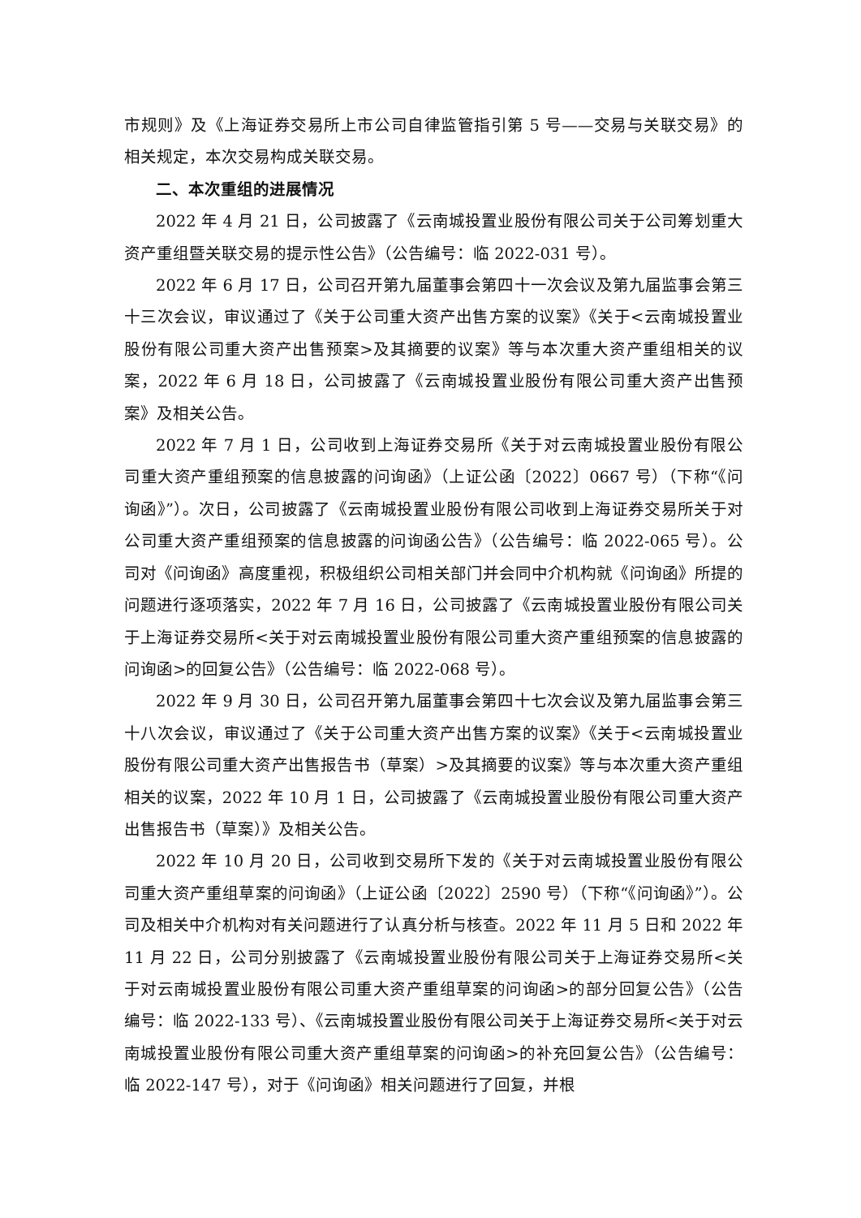市规则》及《上海证券交易所上市公司自律监管指引第 5 号——交易与关联交易》的相关规定，本次交易构成关联交易。
二、本次重组的进展情况
2022 年 4 月 21 日，公司披露了《云南城投置业股份有限公司关于公司筹划重大资产重组暨关联交易的提示性公告》（公告编号：临 2022-031 号）。
2022 年 6 月 17 日，公司召开第九届董事会第四十一次会议及第九届监事会第三十三次会议，审议通过了《关于公司重大资产出售方案的议案》《关于<云南城投置业股份有限公司重大资产出售预案>及其摘要的议案》等与本次重大资产重组相关的议案，2022 年 6 月 18 日，公司披露了《云南城投置业股份有限公司重大资产出售预案》及相关公告。
2022 年 7 月 1 日，公司收到上海证券交易所《关于对云南城投置业股份有限公司重大资产重组预案的信息披露的问询函》（上证公函〔2022〕0667 号）（下称“《问询函》”）。次日，公司披露了《云南城投置业股份有限公司收到上海证券交易所关于对公司重大资产重组预案的信息披露的问询函公告》（公告编号：临 2022-065 号）。公司对《问询函》高度重视，积极组织公司相关部门并会同中介机构就《问询函》所提的问题进行逐项落实，2022 年 7 月 16 日，公司披露了《云南城投置业股份有限公司关于上海证券交易所<关于对云南城投置业股份有限公司重大资产重组预案的信息披露的问询函>的回复公告》（公告编号：临 2022-068 号）。
2022 年 9 月 30 日，公司召开第九届董事会第四十七次会议及第九届监事会第三十八次会议，审议通过了《关于公司重大资产出售方案的议案》《关于<云南城投置业股份有限公司重大资产出售报告书（草案）>及其摘要的议案》等与本次重大资产重组相关的议案，2022 年 10 月 1 日，公司披露了《云南城投置业股份有限公司重大资产出售报告书（草案）》及相关公告。
2022 年 10 月 20 日，公司收到交易所下发的《关于对云南城投置业股份有限公司重大资产重组草案的问询函》（上证公函〔2022〕2590 号）（下称“《问询函》”）。公司及相关中介机构对有关问题进行了认真分析与核查。2022 年 11 月 5 日和 2022 年 11 月 22 日，公司分别披露了《云南城投置业股份有限公司关于上海证券交易所<关于对云南城投置业股份有限公司重大资产重组草案的问询函>的部分回复公告》（公告编号：临 2022-133 号）、《云南城投置业股份有限公司关于上海证券交易所<关于对云南城投置业股份有限公司重大资产重组草案的问询函>的补充回复公告》（公告编号：临 2022-147 号），对于《问询函》相关问题进行了回复，并根